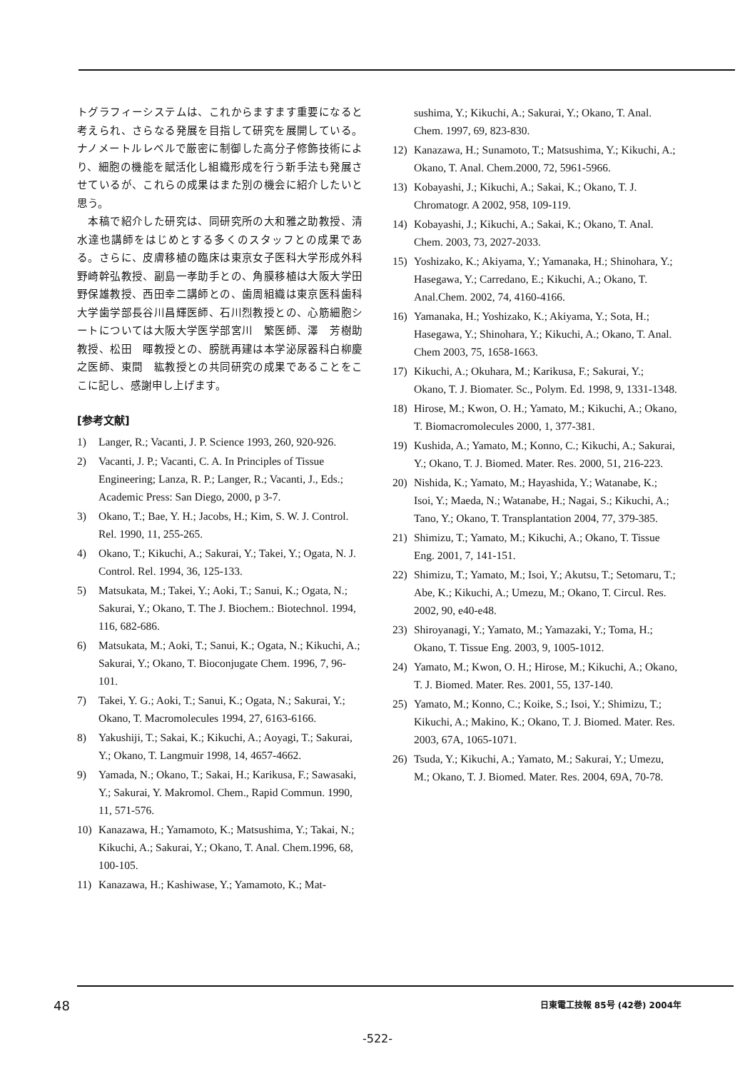トグラフィーシステムは、これからますます重要になると考えられ、さらなる発展を目指して研究を展開している。ナノメートルレベルで厳密に制御した高分子修飾技術により、細胞の機能を賦活化し組織形成を行う新手法も発展させているが、これらの成果はまた別の機会に紹介したいと思う。
　本稿で紹介した研究は、同研究所の大和雅之助教授、清水達也講師をはじめとする多くのスタッフとの成果である。さらに、皮膚移植の臨床は東京女子医科大学形成外科野崎幹弘教授、副島一孝助手との、角膜移植は大阪大学田野保雄教授、西田幸二講師との、歯周組織は東京医科歯科大学歯学部長谷川昌輝医師、石川烈教授との、心筋細胞シートについては大阪大学医学部宮川　繁医師、澤　芳樹助教授、松田　暉教授との、膀胱再建は本学泌尿器科白柳慶之医師、東間　紘教授との共同研究の成果であることをここに記し、感謝申し上げます。
[参考文献]
1) Langer, R.; Vacanti, J. P. Science 1993, 260, 920-926.
2) Vacanti, J. P.; Vacanti, C. A. In Principles of Tissue Engineering; Lanza, R. P.; Langer, R.; Vacanti, J., Eds.; Academic Press: San Diego, 2000, p 3-7.
3) Okano, T.; Bae, Y. H.; Jacobs, H.; Kim, S. W. J. Control. Rel. 1990, 11, 255-265.
4) Okano, T.; Kikuchi, A.; Sakurai, Y.; Takei, Y.; Ogata, N. J. Control. Rel. 1994, 36, 125-133.
5) Matsukata, M.; Takei, Y.; Aoki, T.; Sanui, K.; Ogata, N.; Sakurai, Y.; Okano, T. The J. Biochem.: Biotechnol. 1994, 116, 682-686.
6) Matsukata, M.; Aoki, T.; Sanui, K.; Ogata, N.; Kikuchi, A.; Sakurai, Y.; Okano, T. Bioconjugate Chem. 1996, 7, 96-101.
7) Takei, Y. G.; Aoki, T.; Sanui, K.; Ogata, N.; Sakurai, Y.; Okano, T. Macromolecules 1994, 27, 6163-6166.
8) Yakushiji, T.; Sakai, K.; Kikuchi, A.; Aoyagi, T.; Sakurai, Y.; Okano, T. Langmuir 1998, 14, 4657-4662.
9) Yamada, N.; Okano, T.; Sakai, H.; Karikusa, F.; Sawasaki, Y.; Sakurai, Y. Makromol. Chem., Rapid Commun. 1990, 11, 571-576.
10) Kanazawa, H.; Yamamoto, K.; Matsushima, Y.; Takai, N.; Kikuchi, A.; Sakurai, Y.; Okano, T. Anal. Chem.1996, 68, 100-105.
11) Kanazawa, H.; Kashiwase, Y.; Yamamoto, K.; Mat-
sushima, Y.; Kikuchi, A.; Sakurai, Y.; Okano, T. Anal. Chem. 1997, 69, 823-830.
12) Kanazawa, H.; Sunamoto, T.; Matsushima, Y.; Kikuchi, A.; Okano, T. Anal. Chem.2000, 72, 5961-5966.
13) Kobayashi, J.; Kikuchi, A.; Sakai, K.; Okano, T. J. Chromatogr. A 2002, 958, 109-119.
14) Kobayashi, J.; Kikuchi, A.; Sakai, K.; Okano, T. Anal. Chem. 2003, 73, 2027-2033.
15) Yoshizako, K.; Akiyama, Y.; Yamanaka, H.; Shinohara, Y.; Hasegawa, Y.; Carredano, E.; Kikuchi, A.; Okano, T. Anal.Chem. 2002, 74, 4160-4166.
16) Yamanaka, H.; Yoshizako, K.; Akiyama, Y.; Sota, H.; Hasegawa, Y.; Shinohara, Y.; Kikuchi, A.; Okano, T. Anal. Chem 2003, 75, 1658-1663.
17) Kikuchi, A.; Okuhara, M.; Karikusa, F.; Sakurai, Y.; Okano, T. J. Biomater. Sc., Polym. Ed. 1998, 9, 1331-1348.
18) Hirose, M.; Kwon, O. H.; Yamato, M.; Kikuchi, A.; Okano, T. Biomacromolecules 2000, 1, 377-381.
19) Kushida, A.; Yamato, M.; Konno, C.; Kikuchi, A.; Sakurai, Y.; Okano, T. J. Biomed. Mater. Res. 2000, 51, 216-223.
20) Nishida, K.; Yamato, M.; Hayashida, Y.; Watanabe, K.; Isoi, Y.; Maeda, N.; Watanabe, H.; Nagai, S.; Kikuchi, A.; Tano, Y.; Okano, T. Transplantation 2004, 77, 379-385.
21) Shimizu, T.; Yamato, M.; Kikuchi, A.; Okano, T. Tissue Eng. 2001, 7, 141-151.
22) Shimizu, T.; Yamato, M.; Isoi, Y.; Akutsu, T.; Setomaru, T.; Abe, K.; Kikuchi, A.; Umezu, M.; Okano, T. Circul. Res. 2002, 90, e40-e48.
23) Shiroyanagi, Y.; Yamato, M.; Yamazaki, Y.; Toma, H.; Okano, T. Tissue Eng. 2003, 9, 1005-1012.
24) Yamato, M.; Kwon, O. H.; Hirose, M.; Kikuchi, A.; Okano, T. J. Biomed. Mater. Res. 2001, 55, 137-140.
25) Yamato, M.; Konno, C.; Koike, S.; Isoi, Y.; Shimizu, T.; Kikuchi, A.; Makino, K.; Okano, T. J. Biomed. Mater. Res. 2003, 67A, 1065-1071.
26) Tsuda, Y.; Kikuchi, A.; Yamato, M.; Sakurai, Y.; Umezu, M.; Okano, T. J. Biomed. Mater. Res. 2004, 69A, 70-78.
48 日東電工技報 85号 (42巻) 2004年
-522-